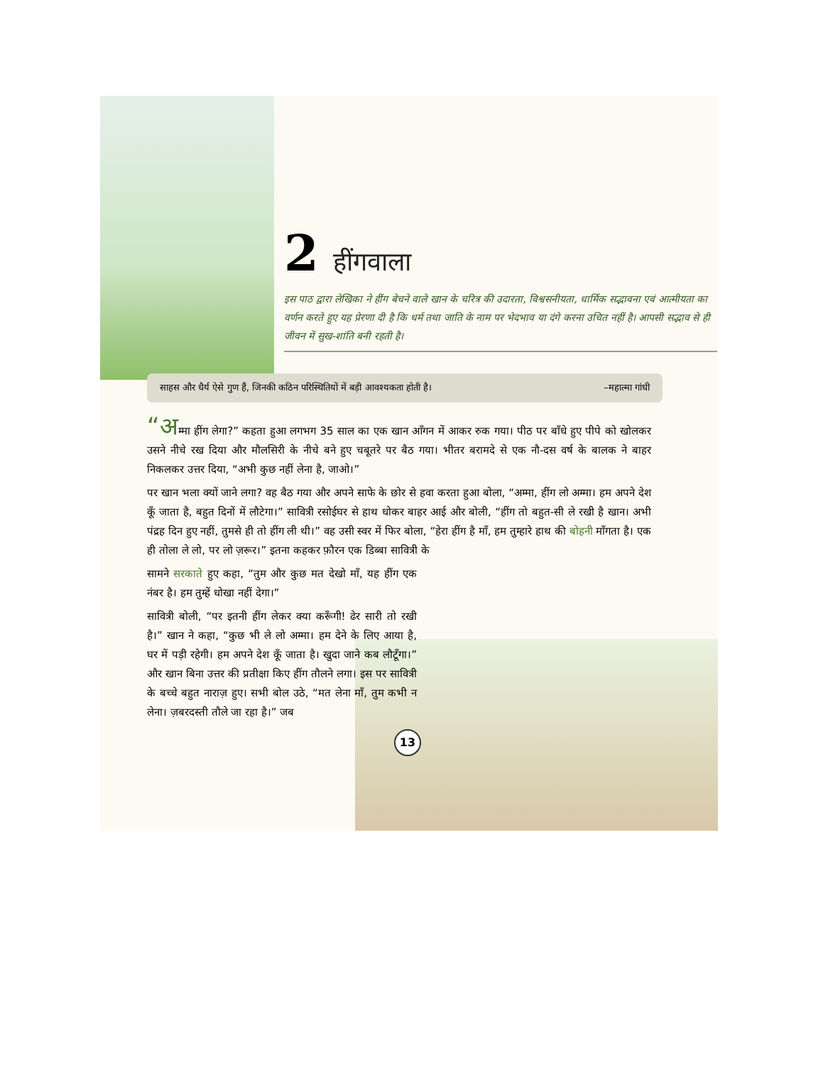2 हींगवाला
इस पाठ द्वारा लेखिका ने हींग बेचने वाले खान के चरित्र की उदारता, विश्वसनीयता, धार्मिक सद्भावना एवं आत्मीयता का वर्णन करते हुए यह प्रेरणा दी है कि धर्म तथा जाति के नाम पर भेदभाव या दंगे करना उचित नहीं है। आपसी सद्भाव से ही जीवन में सुख-शांति बनी रहती है।
साहस और धैर्य ऐसे गुण हैं, जिनकी कठिन परिस्थितियों में बड़ी आवश्यकता होती है। –महात्मा गांधी
“अम्मा हींग लेगा?” कहता हुआ लगभग 35 साल का एक खान आँगन में आकर रुक गया। पीठ पर बाँधे हुए पीपे को खोलकर उसने नीचे रख दिया और मौलसिरी के नीचे बने हुए चबूतरे पर बैठ गया। भीतर बरामदे से एक नौ-दस वर्ष के बालक ने बाहर निकलकर उत्तर दिया, “अभी कुछ नहीं लेना है, जाओ।”
पर खान भला क्यों जाने लगा? वह बैठ गया और अपने साफे के छोर से हवा करता हुआ बोला, “अम्मा, हींग लो अम्मा। हम अपने देश कूँ जाता है, बहुत दिनों में लौटेगा।” सावित्री रसोईघर से हाथ धोकर बाहर आई और बोली, “हींग तो बहुत-सी ले रखी है खान। अभी पंद्रह दिन हुए नहीं, तुमसे ही तो हींग ली थी।” वह उसी स्वर में फिर बोला, “हेरा हींग है माँ, हम तुम्हारे हाथ की बोहनी माँगता है। एक ही तोला ले लो, पर लो ज़रूर।” इतना कहकर फ़ौरन एक डिब्बा सावित्री के
सामने सरकाते हुए कहा, “तुम और कुछ मत देखो माँ, यह हींग एक नंबर है। हम तुम्हें धोखा नहीं देगा।”
सावित्री बोली, “पर इतनी हींग लेकर क्या करूँगी! ढेर सारी तो रखी है।” खान ने कहा, “कुछ भी ले लो अम्मा। हम देने के लिए आया है, घर में पड़ी रहेगी। हम अपने देश कूँ जाता है। खुदा जाने कब लौटूँगा।” और खान बिना उत्तर की प्रतीक्षा किए हींग तौलने लगा। इस पर सावित्री के बच्चे बहुत नाराज़ हुए। सभी बोल उठे, “मत लेना माँ, तुम कभी न लेना। ज़बरदस्ती तौले जा रहा है।” जब
13